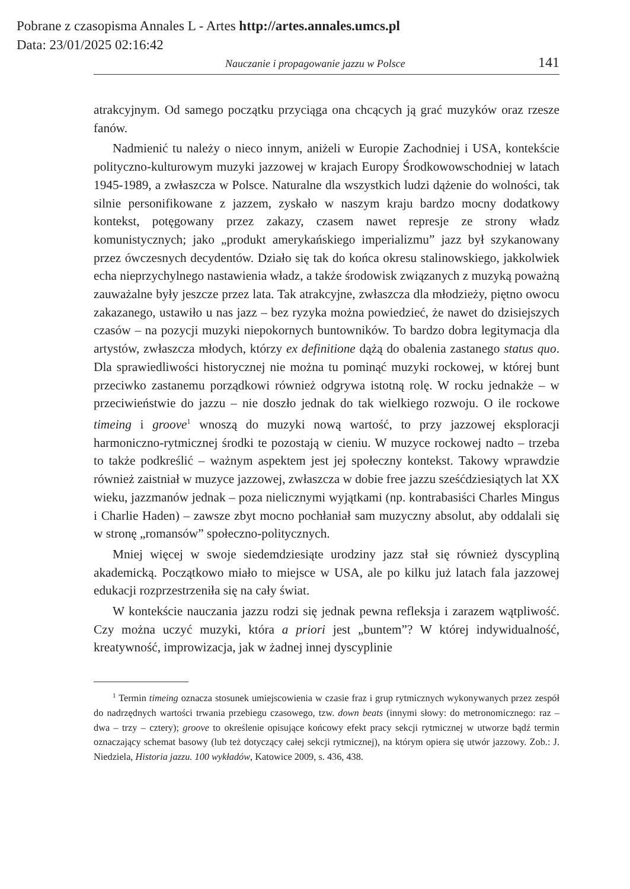Pobrane z czasopisma Annales L - Artes http://artes.annales.umcs.pl
Data: 23/01/2025 02:16:42
Nauczanie i propagowanie jazzu w Polsce 141
atrakcyjnym. Od samego początku przyciąga ona chcących ją grać muzyków oraz rzesze fanów.
Nadmienić tu należy o nieco innym, aniżeli w Europie Zachodniej i USA, kontekście polityczno-kulturowym muzyki jazzowej w krajach Europy Środkowowschodniej w latach 1945-1989, a zwłaszcza w Polsce. Naturalne dla wszystkich ludzi dążenie do wolności, tak silnie personifikowane z jazzem, zyskało w naszym kraju bardzo mocny dodatkowy kontekst, potęgowany przez zakazy, czasem nawet represje ze strony władz komunistycznych; jako „produkt amerykańskiego imperializmu” jazz był szykanowany przez ówczesnych decydentów. Działo się tak do końca okresu stalinowskiego, jakkolwiek echa nieprzychylnego nastawienia władz, a także środowisk związanych z muzyką poważną zauważalne były jeszcze przez lata. Tak atrakcyjne, zwłaszcza dla młodzieży, piętno owocu zakazanego, ustawiło u nas jazz – bez ryzyka można powiedzieć, że nawet do dzisiejszych czasów – na pozycji muzyki niepokornych buntowników. To bardzo dobra legitymacja dla artystów, zwłaszcza młodych, którzy ex definitione dążą do obalenia zastanego status quo. Dla sprawiedliwości historycznej nie można tu pominąć muzyki rockowej, w której bunt przeciwko zastanemu porządkowi również odgrywa istotną rolę. W rocku jednakże – w przeciwieństwie do jazzu – nie doszło jednak do tak wielkiego rozwoju. O ile rockowe timeing i groove<sup>1</sup> wnoszą do muzyki nową wartość, to przy jazzowej eksploracji harmoniczno-rytmicznej środki te pozostają w cieniu. W muzyce rockowej nadto – trzeba to także podkreślić – ważnym aspektem jest jej społeczny kontekst. Takowy wprawdzie również zaistniał w muzyce jazzowej, zwłaszcza w dobie free jazzu sześćdziesiątych lat XX wieku, jazzmanów jednak – poza nielicznymi wyjątkami (np. kontrabasiści Charles Mingus i Charlie Haden) – zawsze zbyt mocno pochłaniał sam muzyczny absolut, aby oddalali się w stronę „romansów” społeczno-politycznych.
Mniej więcej w swoje siedemdziesiąte urodziny jazz stał się również dyscypliną akademicką. Początkowo miało to miejsce w USA, ale po kilku już latach fala jazzowej edukacji rozprzestrzeniła się na cały świat.
W kontekście nauczania jazzu rodzi się jednak pewna refleksja i zarazem wątpliwość. Czy można uczyć muzyki, która a priori jest „buntem”? W której indywidualność, kreatywność, improwizacja, jak w żadnej innej dyscyplinie
<sup>1</sup> Termin timeing oznacza stosunek umiejscowienia w czasie fraz i grup rytmicznych wykonywanych przez zespół do nadrzędnych wartości trwania przebiegu czasowego, tzw. down beats (innymi słowy: do metronomicznego: raz – dwa – trzy – cztery); groove to określenie opisujące końcowy efekt pracy sekcji rytmicznej w utworze bądź termin oznaczający schemat basowy (lub też dotyczący całej sekcji rytmicznej), na którym opiera się utwór jazzowy. Zob.: J. Niedziela, Historia jazzu. 100 wykładów, Katowice 2009, s. 436, 438.